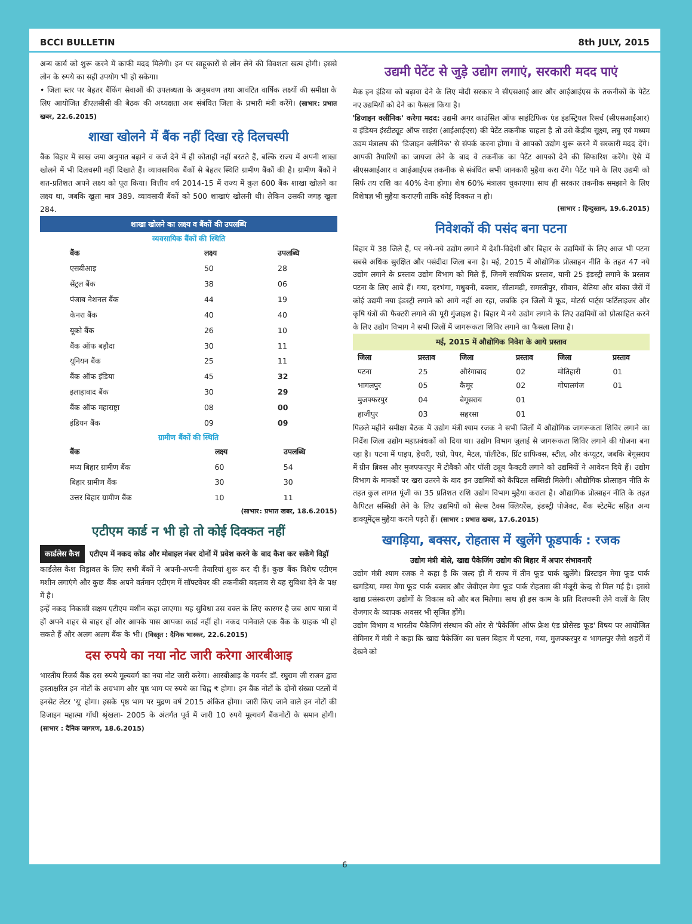BCCI BULLETIN 8th JULY, 2015
अन्य कार्य को शुरू करने में काफी मदद मिलेगी। इन पर साहूकारों से लोन लेने की विवशता खत्म होगी। इससे लोन के रुपये का सही उपयोग भी हो सकेगा।
• जिला स्तर पर बेहतर बैंकिंग सेवाओं की उपलब्धता के अनुश्रवण तथा आवंटित वार्षिक लक्ष्यों की समीक्षा के लिए आयोजित डीएलसीसी की बैठक की अध्यक्षता अब संबंधित जिला के प्रभारी मंत्री करेंगे। (साभार: प्रभात खबर, 22.6.2015)
शाखा खोलने में बैंक नहीं दिखा रहे दिलचस्पी
बैंक बिहार में साख जमा अनुपात बढ़ाने व कर्ज देने में ही कोताही नहीं बरतते हैं, बल्कि राज्य में अपनी शाखा खोलने में भी दिलचस्पी नहीं दिखाते हैं। व्यावसायिक बैंकों से बेहतर स्थिति ग्रामीण बैंकों की है। ग्रामीण बैंकों ने शत-प्रतिशत अपने लक्ष्य को पूरा किया। वित्तीय वर्ष 2014-15 में राज्य में कुल 600 बैंक शाखा खोलने का लक्ष्य था, जबकि खुला मात्र 389. व्यावसायी बैंकों को 500 शाखाएं खोलनी थी। लेकिन उसकी जगह खुला 284.
शाखा खोलने का लक्ष्य व बैंकों की उपलब्धि
व्यवसायिक बैंकों की स्थिति
| बैंक | लक्ष्य | उपलब्धि |
| --- | --- | --- |
| एसबीआइ | 50 | 28 |
| सेंट्रल बैंक | 38 | 06 |
| पंजाब नेशनल बैंक | 44 | 19 |
| केनरा बैंक | 40 | 40 |
| यूको बैंक | 26 | 10 |
| बैंक ऑफ बड़ौदा | 30 | 11 |
| यूनियन बैंक | 25 | 11 |
| बैंक ऑफ इंडिया | 45 | 32 |
| इलाहाबाद बैंक | 30 | 29 |
| बैंक ऑफ महाराष्ट्रा | 08 | 00 |
| इंडियन बैंक | 09 | 09 |
ग्रामीण बैंकों की स्थिति
| बैंक | लक्ष्य | उपलब्धि |
| --- | --- | --- |
| मध्य बिहार ग्रामीण बैंक | 60 | 54 |
| बिहार ग्रामीण बैंक | 30 | 30 |
| उत्तर बिहार ग्रामीण बैंक | 10 | 11 |
(साभार: प्रभात खबर, 18.6.2015)
एटीएम कार्ड न भी हो तो कोई दिक्कत नहीं
कार्डलेस कैश एटीएम में नकद कोड और मोबाइल नंबर दोनों में प्रवेश करने के बाद कैश कर सकेंगे विड्रॉ
कार्डलेस कैश विड्रावल के लिए सभी बैंकों ने अपनी-अपनी तैयारियां शुरू कर दी हैं। कुछ बैंक विशेष एटीएम मशीन लगाएंगे और कुछ बैंक अपने वर्तमान एटीएम में सॉफ्टवेयर की तकनीकी बदलाव से यह सुविधा देने के पक्ष में है।
इन्हें नकद निकासी सक्षम एटीएम मशीन कहा जाएगा। यह सुविधा उस वक्त के लिए कारगर है जब आप यात्रा में हों अपने शहर से बाहर हों और आपके पास आपका कार्ड नहीं हो। नकद पानेवाले एक बैंक के ग्राहक भी हो सकते हैं और अलग अलग बैंक के भी। (विस्तृत : दैनिक भास्कर, 22.6.2015)
दस रुपये का नया नोट जारी करेगा आरबीआइ
भारतीय रिजर्ब बैंक दस रुपये मूल्यवर्ग का नया नोट जारी करेगा। आरबीआइ के गवर्नर डॉ. रघुराम जी राजन द्वारा हस्ताक्षरित इन नोटों के अग्रभाग और पृष्ठ भाग पर रुपये का चिह्न ₹ होगा। इन बैंक नोटों के दोनों संख्या पटलों में इनसेट लेटर 'यू' होगा। इसके पृष्ठ भाग पर मुद्रण वर्ष 2015 अंकित होगा। जारी किए जाने वाले इन नोटों की डिजाइन महात्मा गाँधी श्रृंखला- 2005 के अंतर्गत पूर्व में जारी 10 रुपये मूल्यवर्ग बैंकनोटों के समान होगी। (साभार : दैनिक जागरण, 18.6.2015)
उद्यमी पेटेंट से जुड़े उद्योग लगाएं, सरकारी मदद पाएं
मेक इन इंडिया को बढ़ावा देने के लिए मोदी सरकार ने सीएसआई आर और आईआईएस के तकनीकों के पेटेंट नए उद्यमियों को देने का फैसला किया है।
'डिजाइन क्लीनिक' करेगा मदद: उद्यमी अगर काउंसिल ऑफ साइंटिफिक एंड इंडस्ट्रियल रिसर्च (सीएसआईआर) व इंडियन इंस्टीट्यूट ऑफ साइंस (आईआईएस) की पेटेंट तकनीक चाहता है तो उसे केंद्रीय सूक्ष्म, लघु एवं मध्यम उद्यम मंत्रालय की 'डिजाइन क्लीनिक' से संपर्क करना होगा। वे आपको उद्योग शुरू करने में सरकारी मदद देंगे। आपकी तैयारियों का जायजा लेने के बाद वे तकनीक का पेटेंट आपको देने की सिफारिश करेंगे। ऐसे में सीएसआईआर व आईआईएस तकनीक से संबंधित सभी जानकारी मुहैया करा देंगे। पेटेंट पाने के लिए उद्यमी को सिर्फ तय राशि का 40% देना होगा। शेष 60% मंत्रालय चुकाएगा। साथ ही सरकार तकनीक समझाने के लिए विशेषज्ञ भी मुहैया कराएगी ताकि कोई दिक्कत न हो।
(साभार : हिन्दुस्तान, 19.6.2015)
निवेशकों की पसंद बना पटना
बिहार में 38 जिले हैं, पर नये-नये उद्योग लगाने में देशी-विदेशी और बिहार के उद्यमियों के लिए आज भी पटना सबसे अधिक सुरक्षित और पसंदीदा जिला बना है। मई, 2015 में औद्योगिक प्रोत्साहन नीति के तहत 47 नये उद्योग लगाने के प्रस्ताव उद्योग विभाग को मिले हैं, जिनमें सर्वाधिक प्रस्ताव, यानी 25 इंडस्ट्री लगाने के प्रस्ताव पटना के लिए आये हैं। गया, दरभंगा, मधुबनी, बक्सर, सीतामढ़ी, समस्तीपुर, सीवान, बेतिया और बांका जैसें में कोई उद्यमी नया इंडस्ट्री लगाने को आगे नहीं आ रहा, जबकि इन जिलों में फूड, मोटर्स पार्ट्स फर्टिलाइजर और कृषि यंत्रों की फैक्टरी लगाने की पूरी गुंजाइश है। बिहार में नये उद्योग लगाने के लिए उद्यमियों को प्रोत्साहित करने के लिए उद्योग विभाग ने सभी जिलों में जागरूकता शिविर लगाने का फैसला लिया है।
मई, 2015 में औद्योगिक निवेश के आये प्रस्ताव
| जिला | प्रस्ताव | जिला | प्रस्ताव | जिला | प्रस्ताव |
| --- | --- | --- | --- | --- | --- |
| पटना | 25 | औरंगाबाद | 02 | मोतिहारी | 01 |
| भागलपुर | 05 | कैमूर | 02 | गोपालगंज | 01 |
| मुजफ्फरपुर | 04 | बेगूसराय | 01 | | |
| हाजीपुर | 03 | सहरसा | 01 | | |
पिछले महीने समीक्षा बैठक में उद्योग मंत्री श्याम रजक ने सभी जिलों में औद्योगिक जागरूकता शिविर लगाने का निर्देश जिला उद्योग महाप्रबंधकों को दिया था। उद्योग विभाग जुलाई से जागरूकता शिविर लगाने की योजना बना रहा है। पटना में पाइप, हेचरी, एग्रो, पेपर, मेटल, पॉलीटेक, प्रिंट ग्राफिक्स, स्टील, और कंप्यूटर, जबकि बेगूसराय में ग्रीन ब्रिक्स और मुजफ्फरपुर में टोबैको और पॉली ट्यूब फैक्टरी लगाने को उद्यमियों ने आवेदन दिये हैं। उद्योग विभाग के मानकों पर खरा उतरने के बाद इन उद्यमियों को कैपिटल सब्सिडी मिलेगी। औद्योगिक प्रोत्साहन नीति के तहत कुल लागत पूंजी का 35 प्रतिशत राशि उद्योग विभाग मुहैया कराता है। औद्यागिक प्रोत्साहन नीति के तहत कैपिटल सब्सिडी लेने के लिए उद्यमियों को सेल्स टैक्स क्लियरेंस, इंडस्ट्री पोजेक्ट, बैंक स्टेटमेंट सहित अन्य डाक्यूमेंट्स मुहैया कराने पड़ते हैं। (साभार : प्रभात खबर, 17.6.2015)
खगड़िया, बक्सर, रोहतास में खुलेंगे फूडपार्क : रजक
उद्योग मंत्री बोले, खाद्य पैकेजिंग उद्योग की बिहार में अपार संभावनाएँ
उद्योग मंत्री श्याम रजक ने कहा है कि जल्द ही में राज्य में तीन फूड पार्क खुलेंगे। प्रिस्टाइन मेगा फूड पार्क खगड़िया, मम्स मेगा फूड पार्क बक्सर और जेवीएल मेगा फूड पार्क रोहतास की मंजूरी केन्द्र से मिल गई है। इससे खाद्य प्रसंस्करण उद्योगों के विकास को और बल मिलेगा। साथ ही इस काम के प्रति दिलचस्पी लेने वालों के लिए रोजगार के व्यापक अवसर भी सृजित होंगे।
उद्योग विभाग व भारतीय पैकेजिगं संस्थान की ओर से 'पैकेजिंग ऑफ फ्रेश एंड प्रोसेस्ड फूड' विषय पर आयोजित सेमिनार में मंत्री ने कहा कि खाद्य पैकेजिंग का चलन बिहार में पटना, गया, मुजफ्फरपुर व भागलपुर जैसे शहरों में देखने को
6